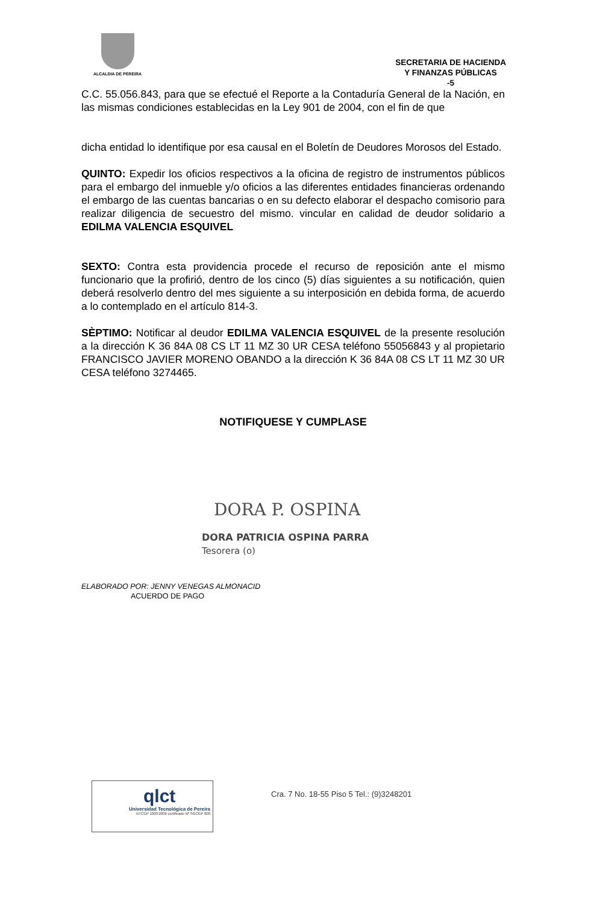ALCALDIA DE PEREIRA
SECRETARIA DE HACIENDA
Y FINANZAS PÚBLICAS
-5
C.C. 55.056.843, para que se efectué el Reporte a la Contaduría General de la Nación, en las mismas condiciones establecidas en la Ley 901 de 2004, con el fin de que
dicha entidad lo identifique por esa causal en el Boletín de Deudores Morosos del Estado.
QUINTO: Expedir los oficios respectivos a la oficina de registro de instrumentos públicos para el embargo del inmueble y/o oficios a las diferentes entidades financieras ordenando el embargo de las cuentas bancarias o en su defecto elaborar el despacho comisorio para realizar diligencia de secuestro del mismo. vincular en calidad de deudor solidario a EDILMA VALENCIA ESQUIVEL
SEXTO: Contra esta providencia procede el recurso de reposición ante el mismo funcionario que la profirió, dentro de los cinco (5) días siguientes a su notificación, quien deberá resolverlo dentro del mes siguiente a su interposición en debida forma, de acuerdo a lo contemplado en el artículo 814-3.
SÈPTIMO: Notificar al deudor EDILMA VALENCIA ESQUIVEL de la presente resolución a la dirección K 36 84A 08 CS LT 11 MZ 30 UR CESA teléfono 55056843 y al propietario FRANCISCO JAVIER MORENO OBANDO a la dirección K 36 84A 08 CS LT 11 MZ 30 UR CESA teléfono 3274465.
NOTIFIQUESE Y CUMPLASE
DORA P. OSPINA
DORA PATRICIA OSPINA PARRA
Tesorera (o)
ELABORADO POR: JENNY VENEGAS ALMONACID
ACUERDO DE PAGO
qlct
Universidad Tecnológica de Pereira
NTCGP 1000:2009 certificado Nº SGCGP 008
Cra. 7 No. 18-55 Piso 5 Tel.: (9)3248201